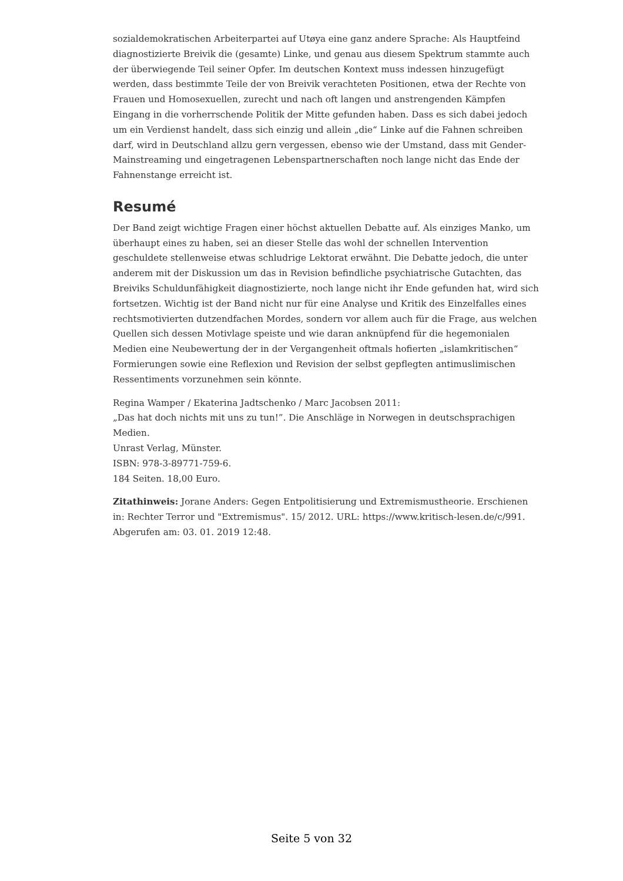sozialdemokratischen Arbeiterpartei auf Utøya eine ganz andere Sprache: Als Hauptfeind diagnostizierte Breivik die (gesamte) Linke, und genau aus diesem Spektrum stammte auch der überwiegende Teil seiner Opfer. Im deutschen Kontext muss indessen hinzugefügt werden, dass bestimmte Teile der von Breivik verachteten Positionen, etwa der Rechte von Frauen und Homosexuellen, zurecht und nach oft langen und anstrengenden Kämpfen Eingang in die vorherrschende Politik der Mitte gefunden haben. Dass es sich dabei jedoch um ein Verdienst handelt, dass sich einzig und allein „die“ Linke auf die Fahnen schreiben darf, wird in Deutschland allzu gern vergessen, ebenso wie der Umstand, dass mit Gender-Mainstreaming und eingetragenen Lebenspartnerschaften noch lange nicht das Ende der Fahnenstange erreicht ist.
Resumé
Der Band zeigt wichtige Fragen einer höchst aktuellen Debatte auf. Als einziges Manko, um überhaupt eines zu haben, sei an dieser Stelle das wohl der schnellen Intervention geschuldete stellenweise etwas schludrige Lektorat erwähnt. Die Debatte jedoch, die unter anderem mit der Diskussion um das in Revision befindliche psychiatrische Gutachten, das Breiviks Schuldunfähigkeit diagnostizierte, noch lange nicht ihr Ende gefunden hat, wird sich fortsetzen. Wichtig ist der Band nicht nur für eine Analyse und Kritik des Einzelfalles eines rechtsmotivierten dutzendfachen Mordes, sondern vor allem auch für die Frage, aus welchen Quellen sich dessen Motivlage speiste und wie daran anknüpfend für die hegemonialen Medien eine Neubewertung der in der Vergangenheit oftmals hofierten „islamkritischen“ Formierungen sowie eine Reflexion und Revision der selbst gepflegten antimuslimischen Ressentiments vorzunehmen sein könnte.
Regina Wamper / Ekaterina Jadtschenko / Marc Jacobsen 2011:
„Das hat doch nichts mit uns zu tun!”. Die Anschläge in Norwegen in deutschsprachigen Medien.
Unrast Verlag, Münster.
ISBN: 978-3-89771-759-6.
184 Seiten. 18,00 Euro.
Zitathinweis: Jorane Anders: Gegen Entpolitisierung und Extremismustheorie. Erschienen in: Rechter Terror und "Extremismus". 15/ 2012. URL: https://www.kritisch-lesen.de/c/991. Abgerufen am: 03. 01. 2019 12:48.
Seite 5 von 32